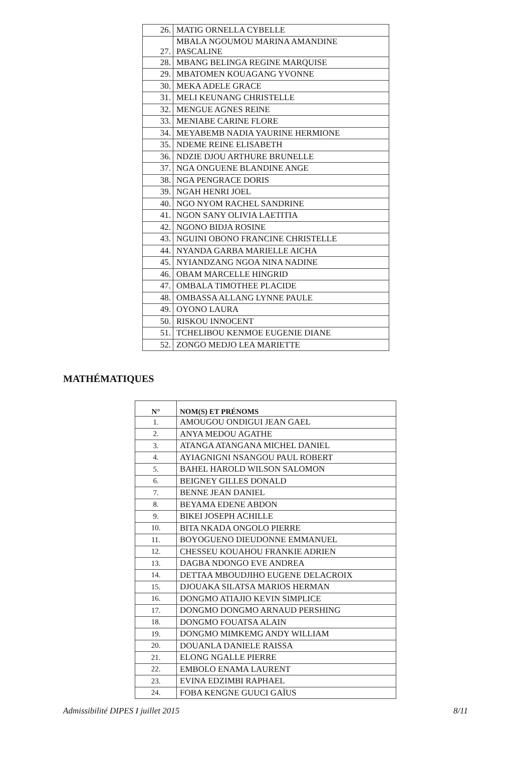| 26. | MATIG ORNELLA CYBELLE |
| 27. | MBALA NGOUMOU MARINA AMANDINE PASCALINE |
| 28. | MBANG BELINGA REGINE MARQUISE |
| 29. | MBATOMEN KOUAGANG YVONNE |
| 30. | MEKA ADELE GRACE |
| 31. | MELI KEUNANG CHRISTELLE |
| 32. | MENGUE AGNES REINE |
| 33. | MENIABE CARINE FLORE |
| 34. | MEYABEMB NADIA YAURINE HERMIONE |
| 35. | NDEME REINE ELISABETH |
| 36. | NDZIE DJOU ARTHURE BRUNELLE |
| 37. | NGA ONGUENE BLANDINE ANGE |
| 38. | NGA PENGRACE DORIS |
| 39. | NGAH HENRI JOEL |
| 40. | NGO NYOM RACHEL SANDRINE |
| 41. | NGON SANY OLIVIA LAETITIA |
| 42. | NGONO BIDJA ROSINE |
| 43. | NGUINI OBONO FRANCINE CHRISTELLE |
| 44. | NYANDA GARBA MARIELLE AICHA |
| 45. | NYIANDZANG NGOA NINA NADINE |
| 46. | OBAM MARCELLE HINGRID |
| 47. | OMBALA TIMOTHEE PLACIDE |
| 48. | OMBASSA ALLANG LYNNE PAULE |
| 49. | OYONO LAURA |
| 50. | RISKOU INNOCENT |
| 51. | TCHELIBOU KENMOE EUGENIE DIANE |
| 52. | ZONGO MEDJO LEA MARIETTE |
MATHÉMATIQUES
| N° | NOM(S) ET PRÉNOMS |
| --- | --- |
| 1. | AMOUGOU ONDIGUI JEAN GAEL |
| 2. | ANYA MEDOU AGATHE |
| 3. | ATANGA ATANGANA MICHEL DANIEL |
| 4. | AYIAGNIGNI NSANGOU PAUL ROBERT |
| 5. | BAHEL HAROLD WILSON SALOMON |
| 6. | BEIGNEY GILLES DONALD |
| 7. | BENNE JEAN DANIEL |
| 8. | BEYAMA EDENE ABDON |
| 9. | BIKEI JOSEPH ACHILLE |
| 10. | BITA NKADA ONGOLO PIERRE |
| 11. | BOYOGUENO DIEUDONNE EMMANUEL |
| 12. | CHESSEU KOUAHOU FRANKIE ADRIEN |
| 13. | DAGBA NDONGO EVE ANDREA |
| 14. | DETTAA MBOUDJIHO EUGENE DELACROIX |
| 15. | DJOUAKA SILATSA MARIOS HERMAN |
| 16. | DONGMO ATIAJIO KEVIN SIMPLICE |
| 17. | DONGMO DONGMO ARNAUD PERSHING |
| 18. | DONGMO FOUATSA ALAIN |
| 19. | DONGMO MIMKEMG ANDY WILLIAM |
| 20. | DOUANLA DANIELE RAISSA |
| 21. | ELONG NGALLE PIERRE |
| 22. | EMBOLO ENAMA LAURENT |
| 23. | EVINA EDZIMBI RAPHAEL |
| 24. | FOBA KENGNE GUUCI GAÏUS |
Admissibilité DIPES I juillet 2015 8/11